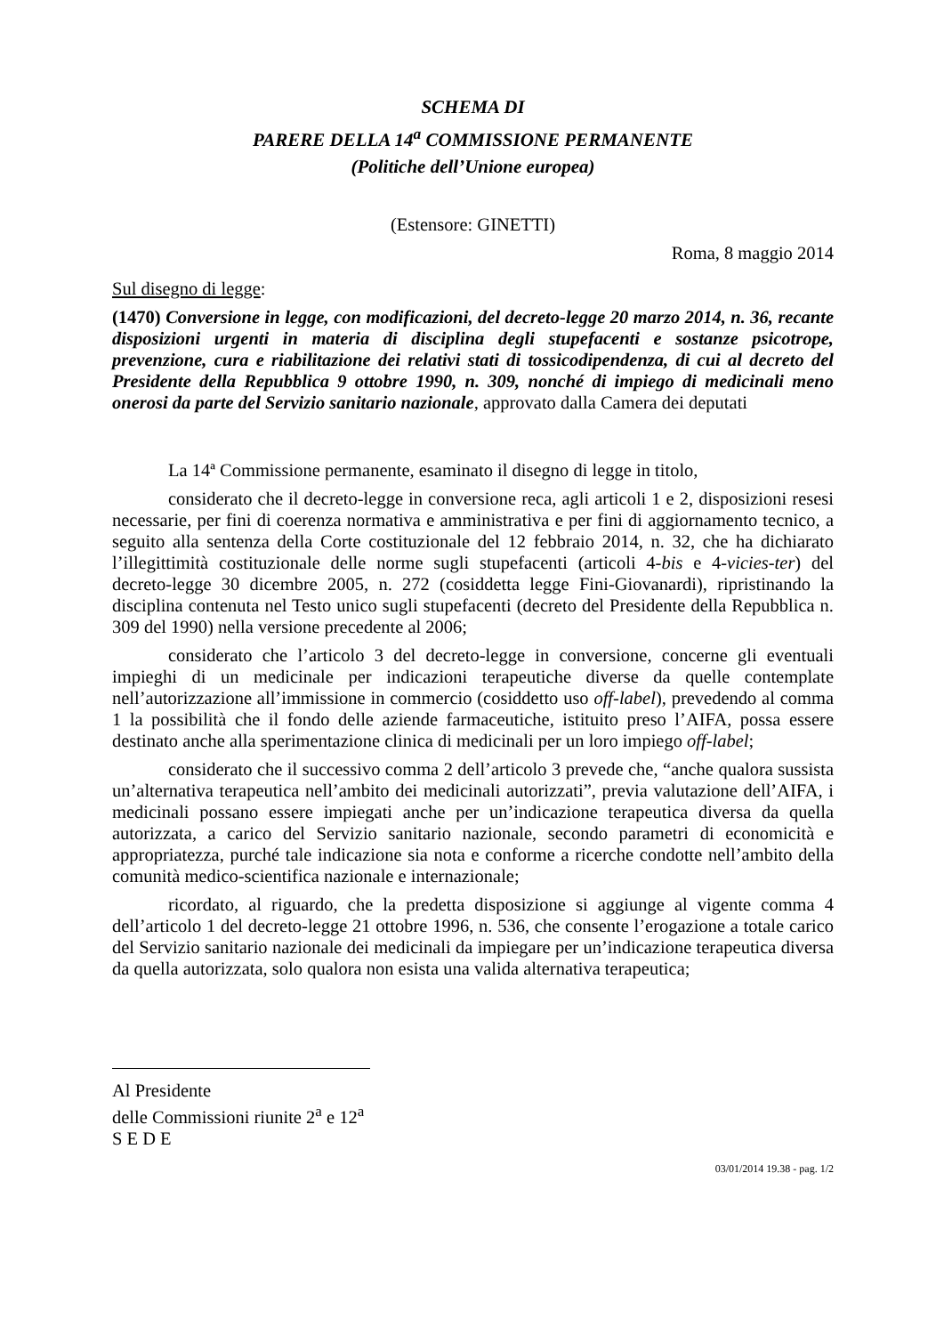SCHEMA DI
PARERE DELLA 14<sup>a</sup> COMMISSIONE PERMANENTE
(Politiche dell’Unione europea)
(Estensore: GINETTI)
Roma, 8 maggio 2014
Sul disegno di legge:
(1470) Conversione in legge, con modificazioni, del decreto-legge 20 marzo 2014, n. 36, recante disposizioni urgenti in materia di disciplina degli stupefacenti e sostanze psicotrope, prevenzione, cura e riabilitazione dei relativi stati di tossicodipendenza, di cui al decreto del Presidente della Repubblica 9 ottobre 1990, n. 309, nonché di impiego di medicinali meno onerosi da parte del Servizio sanitario nazionale, approvato dalla Camera dei deputati
La 14ª Commissione permanente, esaminato il disegno di legge in titolo,
considerato che il decreto-legge in conversione reca, agli articoli 1 e 2, disposizioni resesi necessarie, per fini di coerenza normativa e amministrativa e per fini di aggiornamento tecnico, a seguito alla sentenza della Corte costituzionale del 12 febbraio 2014, n. 32, che ha dichiarato l’illegittimità costituzionale delle norme sugli stupefacenti (articoli 4-bis e 4-vicies-ter) del decreto-legge 30 dicembre 2005, n. 272 (cosiddetta legge Fini-Giovanardi), ripristinando la disciplina contenuta nel Testo unico sugli stupefacenti (decreto del Presidente della Repubblica n. 309 del 1990) nella versione precedente al 2006;
considerato che l’articolo 3 del decreto-legge in conversione, concerne gli eventuali impieghi di un medicinale per indicazioni terapeutiche diverse da quelle contemplate nell’autorizzazione all’immissione in commercio (cosiddetto uso off-label), prevedendo al comma 1 la possibilità che il fondo delle aziende farmaceutiche, istituito preso l’AIFA, possa essere destinato anche alla sperimentazione clinica di medicinali per un loro impiego off-label;
considerato che il successivo comma 2 dell’articolo 3 prevede che, “anche qualora sussista un’alternativa terapeutica nell’ambito dei medicinali autorizzati”, previa valutazione dell’AIFA, i medicinali possano essere impiegati anche per un’indicazione terapeutica diversa da quella autorizzata, a carico del Servizio sanitario nazionale, secondo parametri di economicità e appropriatezza, purché tale indicazione sia nota e conforme a ricerche condotte nell’ambito della comunità medico-scientifica nazionale e internazionale;
ricordato, al riguardo, che la predetta disposizione si aggiunge al vigente comma 4 dell’articolo 1 del decreto-legge 21 ottobre 1996, n. 536, che consente l’erogazione a totale carico del Servizio sanitario nazionale dei medicinali da impiegare per un’indicazione terapeutica diversa da quella autorizzata, solo qualora non esista una valida alternativa terapeutica;
Al Presidente
delle Commissioni riunite 2<sup>a</sup> e 12<sup>a</sup>
S E D E
03/01/2014 19.38 - pag. 1/2